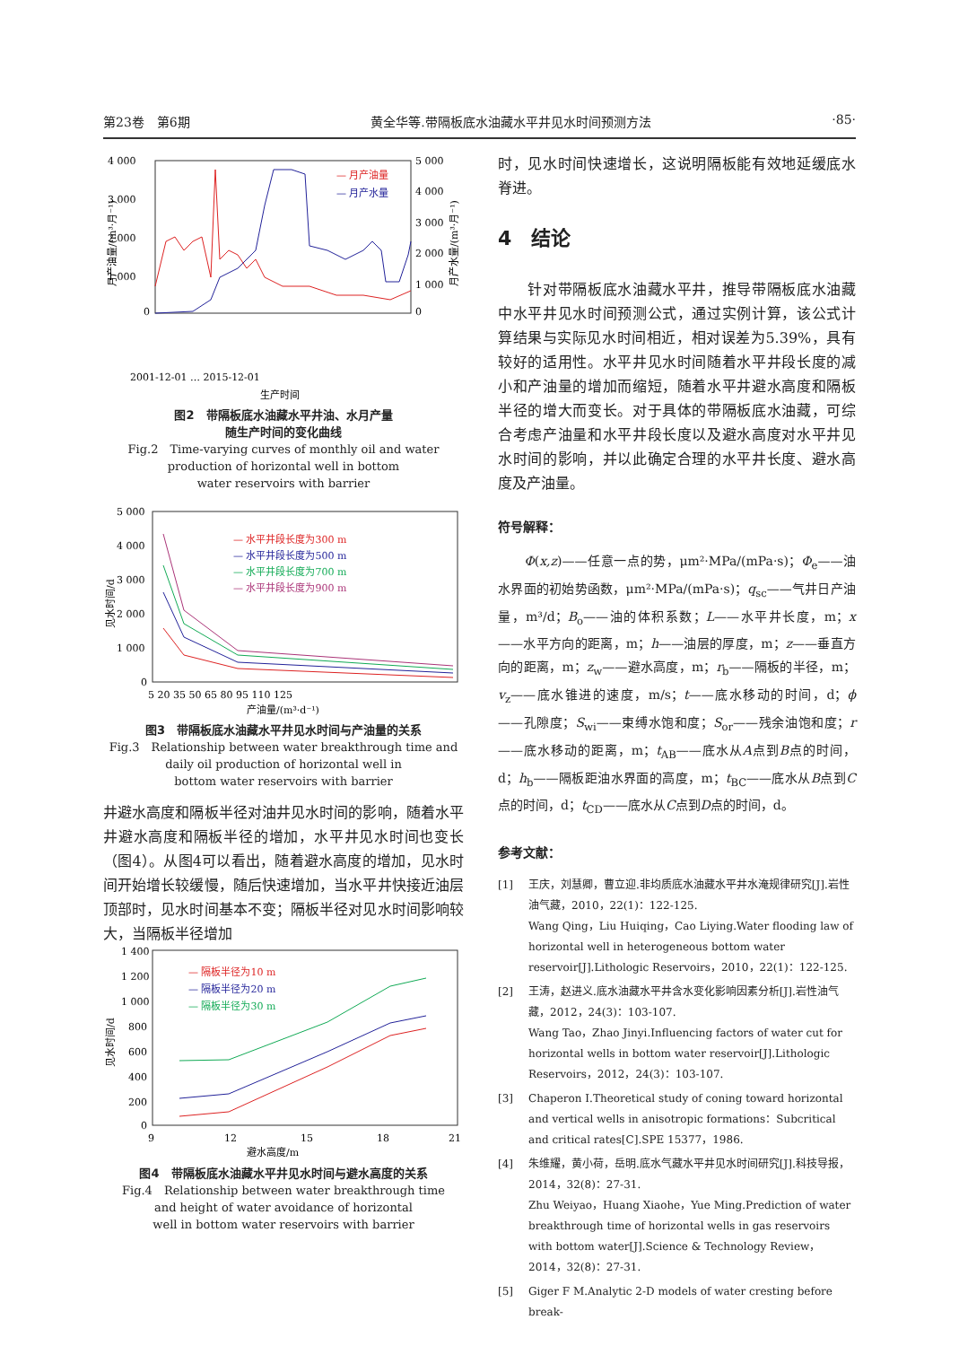第23卷　第6期 黄全华等.带隔板底水油藏水平井见水时间预测方法 ·85·
4 000
3 000
2 000
1 000
0
5 000
4 000
3 000
2 000
1 000
0
— 月产油量
— 月产水量
2001-12-01 … 2015-12-01
生产时间
月产油量/(m³·月⁻¹)
月产水量/(m³·月⁻¹)
图2　带隔板底水油藏水平井油、水月产量
随生产时间的变化曲线
Fig.2　Time-varying curves of monthly oil and water
production of horizontal well in bottom
water reservoirs with barrier
5 000
4 000
3 000
2 000
1 000
0
5 20 35 50 65 80 95 110 125
产油量/(m³·d⁻¹)
— 水平井段长度为300 m
— 水平井段长度为500 m
— 水平井段长度为700 m
— 水平井段长度为900 m
见水时间/d
图3　带隔板底水油藏水平井见水时间与产油量的关系
Fig.3　Relationship between water breakthrough time and
daily oil production of horizontal well in
bottom water reservoirs with barrier
井避水高度和隔板半径对油井见水时间的影响，随着水平井避水高度和隔板半径的增加，水平井见水时间也变长（图4）。从图4可以看出，随着避水高度的增加，见水时间开始增长较缓慢，随后快速增加，当水平井快接近油层顶部时，见水时间基本不变；隔板半径对见水时间影响较大，当隔板半径增加
1 400
1 200
1 000
800
600
400
200
0
9
12
15
18
21
避水高度/m
— 隔板半径为10 m
— 隔板半径为20 m
— 隔板半径为30 m
见水时间/d
图4　带隔板底水油藏水平井见水时间与避水高度的关系
Fig.4　Relationship between water breakthrough time
and height of water avoidance of horizontal
well in bottom water reservoirs with barrier
时，见水时间快速增长，这说明隔板能有效地延缓底水脊进。
4　结论
　　针对带隔板底水油藏水平井，推导带隔板底水油藏中水平井见水时间预测公式，通过实例计算，该公式计算结果与实际见水时间相近，相对误差为5.39%，具有较好的适用性。水平井见水时间随着水平井段长度的减小和产油量的增加而缩短，随着水平井避水高度和隔板半径的增大而变长。对于具体的带隔板底水油藏，可综合考虑产油量和水平井段长度以及避水高度对水平井见水时间的影响，并以此确定合理的水平井长度、避水高度及产油量。
符号解释：
　　Φ(x,z)——任意一点的势，μm²·MPa/(mPa·s)；Φ<sub>e</sub>——油水界面的初始势函数，μm²·MPa/(mPa·s)；q<sub>sc</sub>——气井日产油量，m³/d；B<sub>o</sub>——油的体积系数；L——水平井长度，m；x——水平方向的距离，m；h——油层的厚度，m；z——垂直方向的距离，m；z<sub>w</sub>——避水高度，m；r<sub>b</sub>——隔板的半径，m；v<sub>z</sub>——底水锥进的速度，m/s；t——底水移动的时间，d；ϕ——孔隙度；S<sub>wi</sub>——束缚水饱和度；S<sub>or</sub>——残余油饱和度；r——底水移动的距离，m；t<sub>AB</sub>——底水从A点到B点的时间，d；h<sub>b</sub>——隔板距油水界面的高度，m；t<sub>BC</sub>——底水从B点到C点的时间，d；t<sub>CD</sub>——底水从C点到D点的时间，d。
参考文献：
[1] 王庆，刘慧卿，曹立迎.非均质底水油藏水平井水淹规律研究[J].岩性油气藏，2010，22(1)：122-125.
Wang Qing，Liu Huiqing，Cao Liying.Water flooding law of horizontal well in heterogeneous bottom water reservoir[J].Lithologic Reservoirs，2010，22(1)：122-125.
[2] 王涛，赵进义.底水油藏水平井含水变化影响因素分析[J].岩性油气藏，2012，24(3)：103-107.
Wang Tao，Zhao Jinyi.Influencing factors of water cut for horizontal wells in bottom water reservoir[J].Lithologic Reservoirs，2012，24(3)：103-107.
[3] Chaperon I.Theoretical study of coning toward horizontal and vertical wells in anisotropic formations：Subcritical and critical rates[C].SPE 15377，1986.
[4] 朱维耀，黄小荷，岳明.底水气藏水平井见水时间研究[J].科技导报，2014，32(8)：27-31.
Zhu Weiyao，Huang Xiaohe，Yue Ming.Prediction of water breakthrough time of horizontal wells in gas reservoirs with bottom water[J].Science & Technology Review，2014，32(8)：27-31.
[5] Giger F M.Analytic 2-D models of water cresting before break-